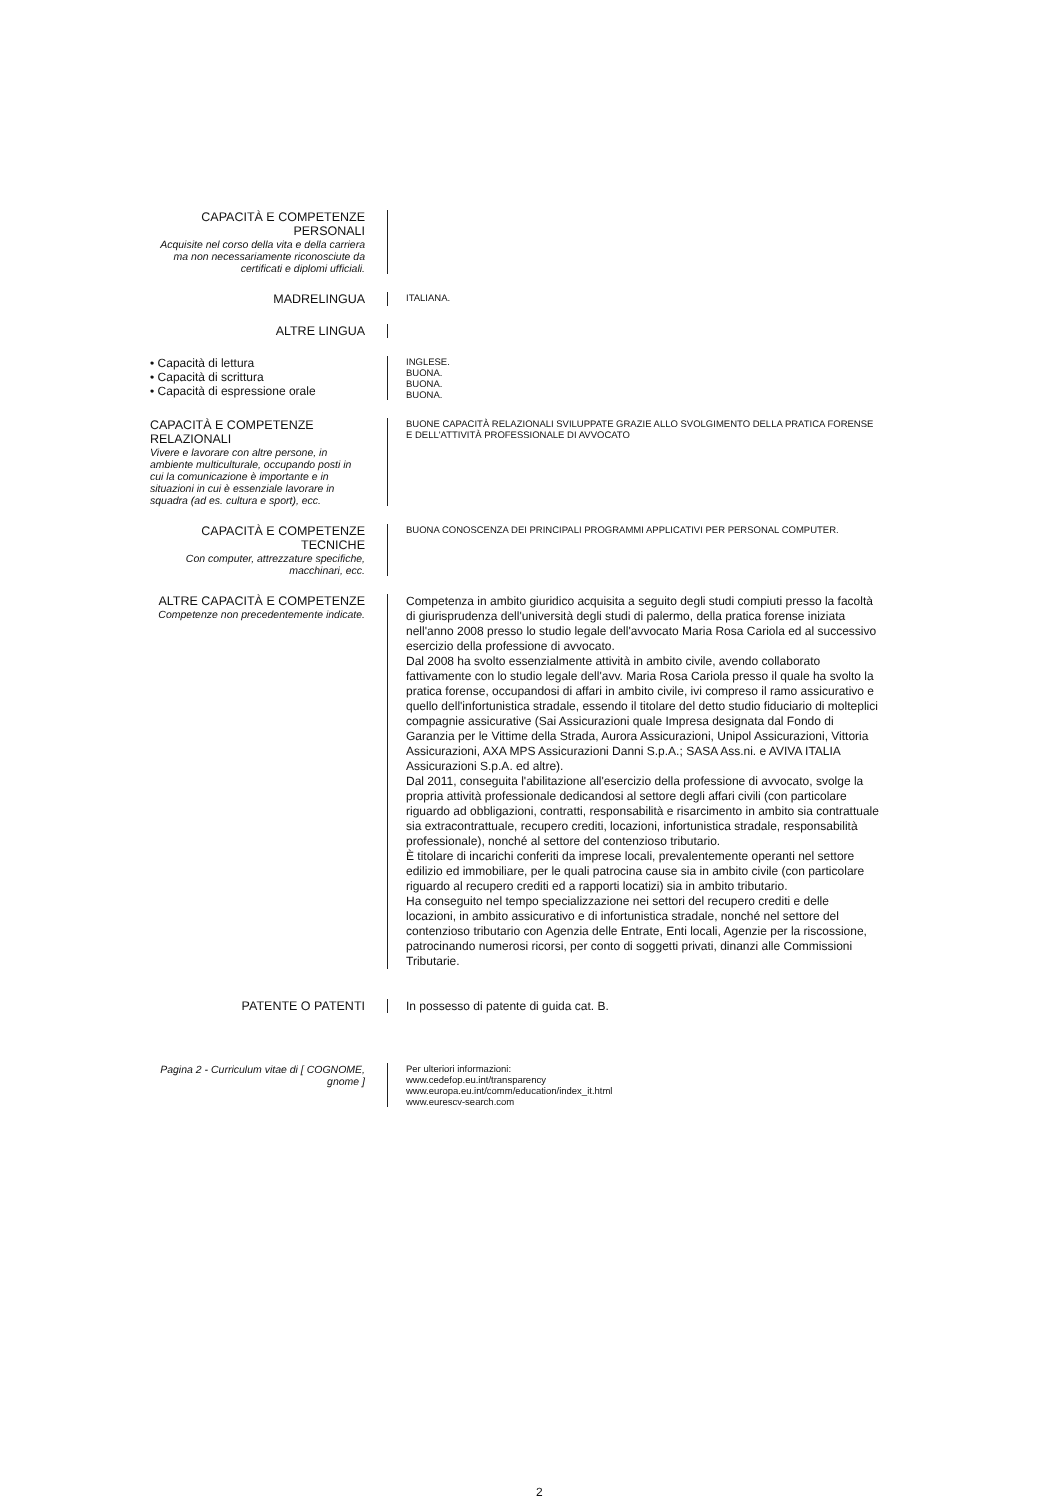CAPACITÀ E COMPETENZE PERSONALI
Acquisite nel corso della vita e della carriera ma non necessariamente riconosciute da certificati e diplomi ufficiali.
MADRELINGUA
ITALIANA.
ALTRE LINGUA
• Capacità di lettura
• Capacità di scrittura
• Capacità di espressione orale
INGLESE.
BUONA.
BUONA.
BUONA.
CAPACITÀ E COMPETENZE RELAZIONALI
Vivere e lavorare con altre persone, in ambiente multiculturale, occupando posti in cui la comunicazione è importante e in situazioni in cui è essenziale lavorare in squadra (ad es. cultura e sport), ecc.
BUONE CAPACITÀ RELAZIONALI SVILUPPATE GRAZIE ALLO SVOLGIMENTO DELLA PRATICA FORENSE E DELL'ATTIVITÀ PROFESSIONALE DI AVVOCATO
CAPACITÀ E COMPETENZE TECNICHE
Con computer, attrezzature specifiche, macchinari, ecc.
BUONA CONOSCENZA DEI PRINCIPALI PROGRAMMI APPLICATIVI PER PERSONAL COMPUTER.
ALTRE CAPACITÀ E COMPETENZE
Competenze non precedentemente indicate.
Competenza in ambito giuridico acquisita a seguito degli studi compiuti presso la facoltà di giurisprudenza dell'università degli studi di palermo, della pratica forense iniziata nell'anno 2008 presso lo studio legale dell'avvocato Maria Rosa Cariola ed al successivo esercizio della professione di avvocato.
Dal 2008 ha svolto essenzialmente attività in ambito civile, avendo collaborato fattivamente con lo studio legale dell'avv. Maria Rosa Cariola presso il quale ha svolto la pratica forense, occupandosi di affari in ambito civile, ivi compreso il ramo assicurativo e quello dell'infortunistica stradale, essendo il titolare del detto studio fiduciario di molteplici compagnie assicurative (Sai Assicurazioni quale Impresa designata dal Fondo di Garanzia per le Vittime della Strada, Aurora Assicurazioni, Unipol Assicurazioni, Vittoria Assicurazioni, AXA MPS Assicurazioni Danni S.p.A.; SASA Ass.ni. e AVIVA ITALIA Assicurazioni S.p.A. ed altre).
Dal 2011, conseguita l'abilitazione all'esercizio della professione di avvocato, svolge la propria attività professionale dedicandosi al settore degli affari civili (con particolare riguardo ad obbligazioni, contratti, responsabilità e risarcimento in ambito sia contrattuale sia extracontrattuale, recupero crediti, locazioni, infortunistica stradale, responsabilità professionale), nonché al settore del contenzioso tributario.
È titolare di incarichi conferiti da imprese locali, prevalentemente operanti nel settore edilizio ed immobiliare, per le quali patrocina cause sia in ambito civile (con particolare riguardo al recupero crediti ed a rapporti locatizi) sia in ambito tributario.
Ha conseguito nel tempo specializzazione nei settori del recupero crediti e delle locazioni, in ambito assicurativo e di infortunistica stradale, nonché nel settore del contenzioso tributario con Agenzia delle Entrate, Enti locali, Agenzie per la riscossione, patrocinando numerosi ricorsi, per conto di soggetti privati, dinanzi alle Commissioni Tributarie.
PATENTE O PATENTI In possesso di patente di guida cat. B.
Pagina 2 - Curriculum vitae di [ COGNOME, gnome ]
Per ulteriori informazioni:
www.cedefop.eu.int/transparency
www.europa.eu.int/comm/education/index_it.html
www.eurescv-search.com
2